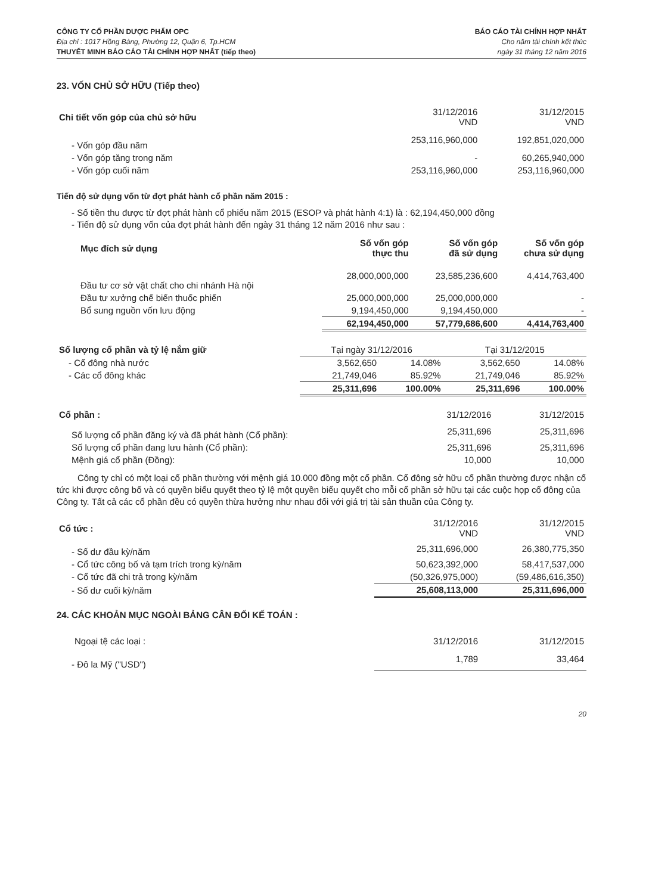CÔNG TY CỔ PHẦN DƯỢC PHẨM OPC
Địa chỉ : 1017 Hồng Bàng, Phường 12, Quận 6, Tp.HCM
THUYẾT MINH BÁO CÁO TÀI CHÍNH HỢP NHẤT (tiếp theo)
BÁO CÁO TÀI CHÍNH HỢP NHẤT
Cho năm tài chính kết thúc
ngày 31 tháng 12 năm 2016
23. VỐN CHỦ SỞ HỮU (Tiếp theo)
| Chi tiết vốn góp của chủ sở hữu | 31/12/2016 VND | 31/12/2015 VND |
| - Vốn góp đầu năm | 253,116,960,000 | 192,851,020,000 |
| - Vốn góp tăng trong năm | - | 60,265,940,000 |
| - Vốn góp cuối năm | 253,116,960,000 | 253,116,960,000 |
Tiến độ sử dụng vốn từ đợt phát hành cổ phần năm 2015 :
- Số tiền thu được từ đợt phát hành cổ phiếu năm 2015 (ESOP và phát hành 4:1) là : 62,194,450,000 đồng
- Tiến độ sử dụng vốn của đợt phát hành đến ngày 31 tháng 12 năm 2016 như sau :
| Mục đích sử dụng | Số vốn góp thực thu | Số vốn góp đã sử dụng | Số vốn góp chưa sử dụng |
| --- | --- | --- | --- |
| Đầu tư cơ sở vật chất cho chi nhánh Hà nội | 28,000,000,000 | 23,585,236,600 | 4,414,763,400 |
| Đầu tư xưởng chế biến thuốc phiến | 25,000,000,000 | 25,000,000,000 | - |
| Bổ sung nguồn vốn lưu động | 9,194,450,000 | 9,194,450,000 | - |
| | 62,194,450,000 | 57,779,686,600 | 4,414,763,400 |
| Số lượng cổ phần và tỷ lệ nắm giữ | Tại ngày 31/12/2016 | | Tại 31/12/2015 | |
| - Cổ đông nhà nước | 3,562,650 | 14.08% | 3,562,650 | 14.08% |
| - Các cổ đông khác | 21,749,046 | 85.92% | 21,749,046 | 85.92% |
| | 25,311,696 | 100.00% | 25,311,696 | 100.00% |
| Cổ phần : | 31/12/2016 | 31/12/2015 |
| Số lượng cổ phần đăng ký và đã phát hành (Cổ phần): | 25,311,696 | 25,311,696 |
| Số lượng cổ phần đang lưu hành (Cổ phần): | 25,311,696 | 25,311,696 |
| Mệnh giá cổ phần (Đồng): | 10,000 | 10,000 |
Công ty chỉ có một loại cổ phần thường với mệnh giá 10.000 đồng một cổ phần. Cổ đông sở hữu cổ phần thường được nhận cổ tức khi được công bố và có quyền biểu quyết theo tỷ lệ một quyền biểu quyết cho mỗi cổ phần sở hữu tại các cuộc họp cổ đông của Công ty. Tất cả các cổ phần đều có quyền thừa hưởng như nhau đối với giá trị tài sản thuần của Công ty.
| Cổ tức : | 31/12/2016 VND | 31/12/2015 VND |
| - Số dư đầu kỳ/năm | 25,311,696,000 | 26,380,775,350 |
| - Cổ tức công bố và tạm trích trong kỳ/năm | 50,623,392,000 | 58,417,537,000 |
| - Cổ tức đã chi trả trong kỳ/năm | (50,326,975,000) | (59,486,616,350) |
| - Số dư cuối kỳ/năm | 25,608,113,000 | 25,311,696,000 |
24. CÁC KHOẢN MỤC NGOÀI BẢNG CÂN ĐỐI KẾ TOÁN :
| Ngoại tệ các loại : | 31/12/2016 | 31/12/2015 |
| - Đô la Mỹ ("USD") | 1,789 | 33,464 |
20